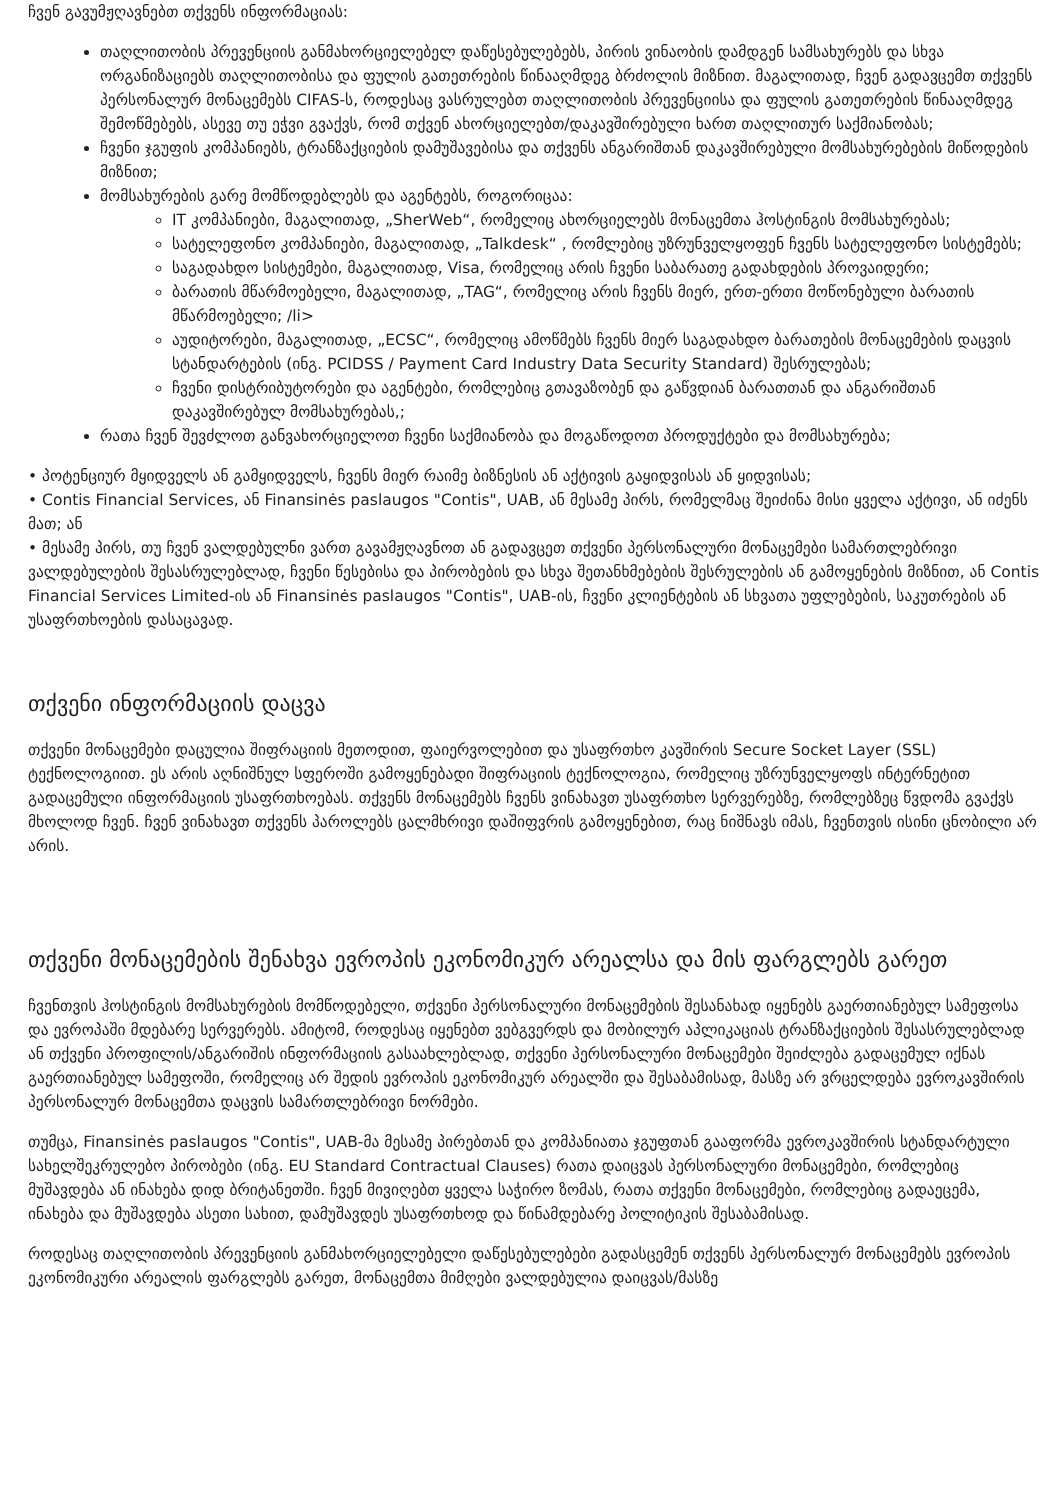ჩვენ გავუმჟღავნებთ თქვენს ინფორმაციას:
თაღლითობის პრევენციის განმახორციელებელ დაწესებულებებს, პირის ვინაობის დამდგენ სამსახურებს და სხვა ორგანიზაციებს თაღლითობისა და ფულის გათეთრების წინააღმდეგ ბრძოლის მიზნით. მაგალითად, ჩვენ გადავცემთ თქვენს პერსონალურ მონაცემებს CIFAS-ს, როდესაც ვასრულებთ თაღლითობის პრევენციისა და ფულის გათეთრების წინააღმდეგ შემოწმებებს, ასევე თუ ეჭვი გვაქვს, რომ თქვენ ახორციელებთ/დაკავშირებული ხართ თაღლითურ საქმიანობას;
ჩვენი ჯგუფის კომპანიებს, ტრანზაქციების დამუშავებისა და თქვენს ანგარიშთან დაკავშირებული მომსახურებების მიწოდების მიზნით;
მომსახურების გარე მომწოდებლებს და აგენტებს, როგორიცაა:
IT კომპანიები, მაგალითად, „SherWeb“, რომელიც ახორციელებს მონაცემთა ჰოსტინგის მომსახურებას;
სატელეფონო კომპანიები, მაგალითად, „Talkdesk“ , რომლებიც უზრუნველყოფენ ჩვენს სატელეფონო სისტემებს;
საგადახდო სისტემები, მაგალითად, Visa, რომელიც არის ჩვენი საბარათე გადახდების პროვაიდერი;
ბარათის მწარმოებელი, მაგალითად, „TAG“, რომელიც არის ჩვენს მიერ, ერთ-ერთი მოწონებული ბარათის მწარმოებელი; /li>
აუდიტორები, მაგალითად, „ECSC“, რომელიც ამოწმებს ჩვენს მიერ საგადახდო ბარათების მონაცემების დაცვის სტანდარტების (ინგ. PCIDSS / Payment Card Industry Data Security Standard) შესრულებას;
ჩვენი დისტრიბუტორები და აგენტები, რომლებიც გთავაზობენ და გაწვდიან ბარათთან და ანგარიშთან დაკავშირებულ მომსახურებას,;
რათა ჩვენ შევძლოთ განვახორციელოთ ჩვენი საქმიანობა და მოგაწოდოთ პროდუქტები და მომსახურება;
• პოტენციურ მყიდველს ან გამყიდველს, ჩვენს მიერ რაიმე ბიზნესის ან აქტივის გაყიდვისას ან ყიდვისას;
• Contis Financial Services, ან Finansinės paslaugos "Contis", UAB, ან მესამე პირს, რომელმაც შეიძინა მისი ყველა აქტივი, ან იძენს მათ; ან
• მესამე პირს, თუ ჩვენ ვალდებულნი ვართ გავამჟღავნოთ ან გადავცეთ თქვენი პერსონალური მონაცემები სამართლებრივი ვალდებულების შესასრულებლად, ჩვენი წესებისა და პირობების და სხვა შეთანხმებების შესრულების ან გამოყენების მიზნით, ან Contis Financial Services Limited-ის ან Finansinės paslaugos "Contis", UAB-ის, ჩვენი კლიენტების ან სხვათა უფლებების, საკუთრების ან უსაფრთხოების დასაცავად.
თქვენი ინფორმაციის დაცვა
თქვენი მონაცემები დაცულია შიფრაციის მეთოდით, ფაიერვოლებით და უსაფრთხო კავშირის Secure Socket Layer (SSL) ტექნოლოგიით. ეს არის აღნიშნულ სფეროში გამოყენებადი შიფრაციის ტექნოლოგია, რომელიც უზრუნველყოფს ინტერნეტით გადაცემული ინფორმაციის უსაფრთხოებას. თქვენს მონაცემებს ჩვენს ვინახავთ უსაფრთხო სერვერებზე, რომლებზეც წვდომა გვაქვს მხოლოდ ჩვენ. ჩვენ ვინახავთ თქვენს პაროლებს ცალმხრივი დაშიფვრის გამოყენებით, რაც ნიშნავს იმას, ჩვენთვის ისინი ცნობილი არ არის.
თქვენი მონაცემების შენახვა ევროპის ეკონომიკურ არეალსა და მის ფარგლებს გარეთ
ჩვენთვის ჰოსტინგის მომსახურების მომწოდებელი, თქვენი პერსონალური მონაცემების შესანახად იყენებს გაერთიანებულ სამეფოსა და ევროპაში მდებარე სერვერებს. ამიტომ, როდესაც იყენებთ ვებგვერდს და მობილურ აპლიკაციას ტრანზაქციების შესასრულებლად ან თქვენი პროფილის/ანგარიშის ინფორმაციის გასაახლებლად, თქვენი პერსონალური მონაცემები შეიძლება გადაცემულ იქნას გაერთიანებულ სამეფოში, რომელიც არ შედის ევროპის ეკონომიკურ არეალში და შესაბამისად, მასზე არ ვრცელდება ევროკავშირის პერსონალურ მონაცემთა დაცვის სამართლებრივი ნორმები.
თუმცა, Finansinės paslaugos "Contis", UAB-მა მესამე პირებთან და კომპანიათა ჯგუფთან გააფორმა ევროკავშირის სტანდარტული სახელშეკრულებო პირობები (ინგ. EU Standard Contractual Clauses) რათა დაიცვას პერსონალური მონაცემები, რომლებიც მუშავდება ან ინახება დიდ ბრიტანეთში. ჩვენ მივიღებთ ყველა საჭირო ზომას, რათა თქვენი მონაცემები, რომლებიც გადაეცემა, ინახება და მუშავდება ასეთი სახით, დამუშავდეს უსაფრთხოდ და წინამდებარე პოლიტიკის შესაბამისად.
როდესაც თაღლითობის პრევენციის განმახორციელებელი დაწესებულებები გადასცემენ თქვენს პერსონალურ მონაცემებს ევროპის ეკონომიკური არეალის ფარგლებს გარეთ, მონაცემთა მიმღები ვალდებულია დაიცვას/მასზე